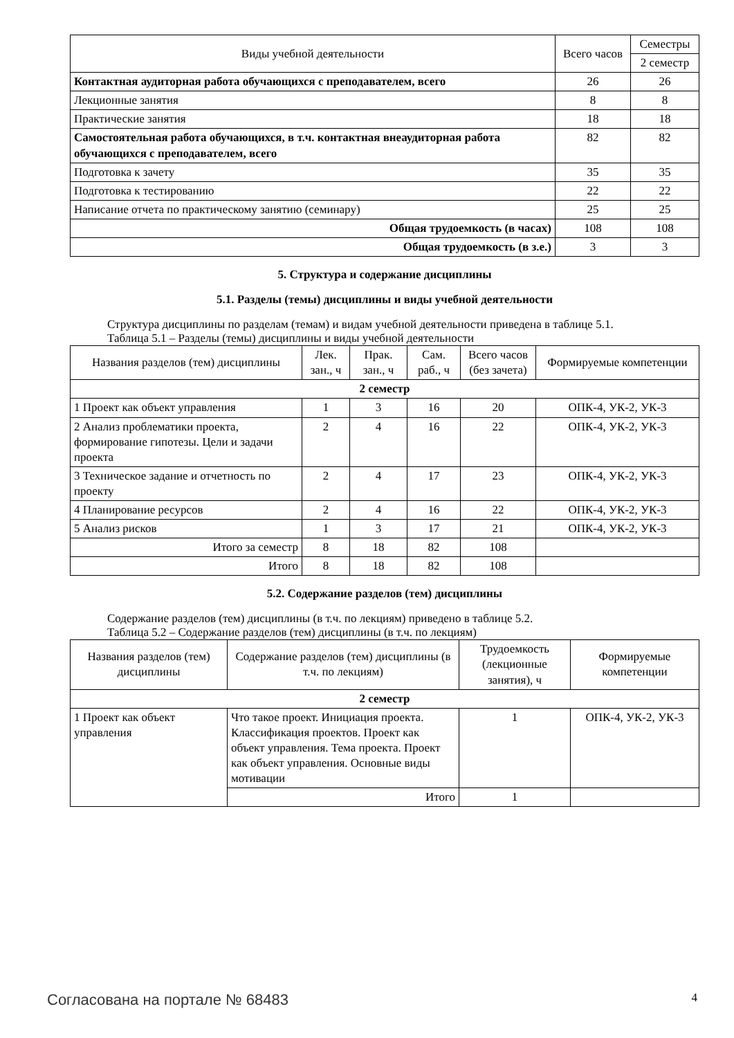| Виды учебной деятельности | Всего часов | Семестры |
| --- | --- | --- |
| | | 2 семестр |
| Контактная аудиторная работа обучающихся с преподавателем, всего | 26 | 26 |
| Лекционные занятия | 8 | 8 |
| Практические занятия | 18 | 18 |
| Самостоятельная работа обучающихся, в т.ч. контактная внеаудиторная работа обучающихся с преподавателем, всего | 82 | 82 |
| Подготовка к зачету | 35 | 35 |
| Подготовка к тестированию | 22 | 22 |
| Написание отчета по практическому занятию (семинару) | 25 | 25 |
| Общая трудоемкость (в часах) | 108 | 108 |
| Общая трудоемкость (в з.е.) | 3 | 3 |
5. Структура и содержание дисциплины
5.1. Разделы (темы) дисциплины и виды учебной деятельности
Структура дисциплины по разделам (темам) и видам учебной деятельности приведена в таблице 5.1.
Таблица 5.1 – Разделы (темы) дисциплины и виды учебной деятельности
| Названия разделов (тем) дисциплины | Лек. зан., ч | Прак. зан., ч | Сам. раб., ч | Всего часов (без зачета) | Формируемые компетенции |
| --- | --- | --- | --- | --- | --- |
| 2 семестр | | | | | |
| 1 Проект как объект управления | 1 | 3 | 16 | 20 | ОПК-4, УК-2, УК-3 |
| 2 Анализ проблематики проекта, формирование гипотезы. Цели и задачи проекта | 2 | 4 | 16 | 22 | ОПК-4, УК-2, УК-3 |
| 3 Техническое задание и отчетность по проекту | 2 | 4 | 17 | 23 | ОПК-4, УК-2, УК-3 |
| 4 Планирование ресурсов | 2 | 4 | 16 | 22 | ОПК-4, УК-2, УК-3 |
| 5 Анализ рисков | 1 | 3 | 17 | 21 | ОПК-4, УК-2, УК-3 |
| Итого за семестр | 8 | 18 | 82 | 108 | |
| Итого | 8 | 18 | 82 | 108 | |
5.2. Содержание разделов (тем) дисциплины
Содержание разделов (тем) дисциплины (в т.ч. по лекциям) приведено в таблице 5.2.
Таблица 5.2 – Содержание разделов (тем) дисциплины (в т.ч. по лекциям)
| Названия разделов (тем) дисциплины | Содержание разделов (тем) дисциплины (в т.ч. по лекциям) | Трудоемкость (лекционные занятия), ч | Формируемые компетенции |
| --- | --- | --- | --- |
| 2 семестр | | | |
| 1 Проект как объект управления | Что такое проект. Инициация проекта. Классификация проектов. Проект как объект управления. Тема проекта. Проект как объект управления. Основные виды мотивации | 1 | ОПК-4, УК-2, УК-3 |
| | Итого | 1 | |
Согласована на портале № 68483 4